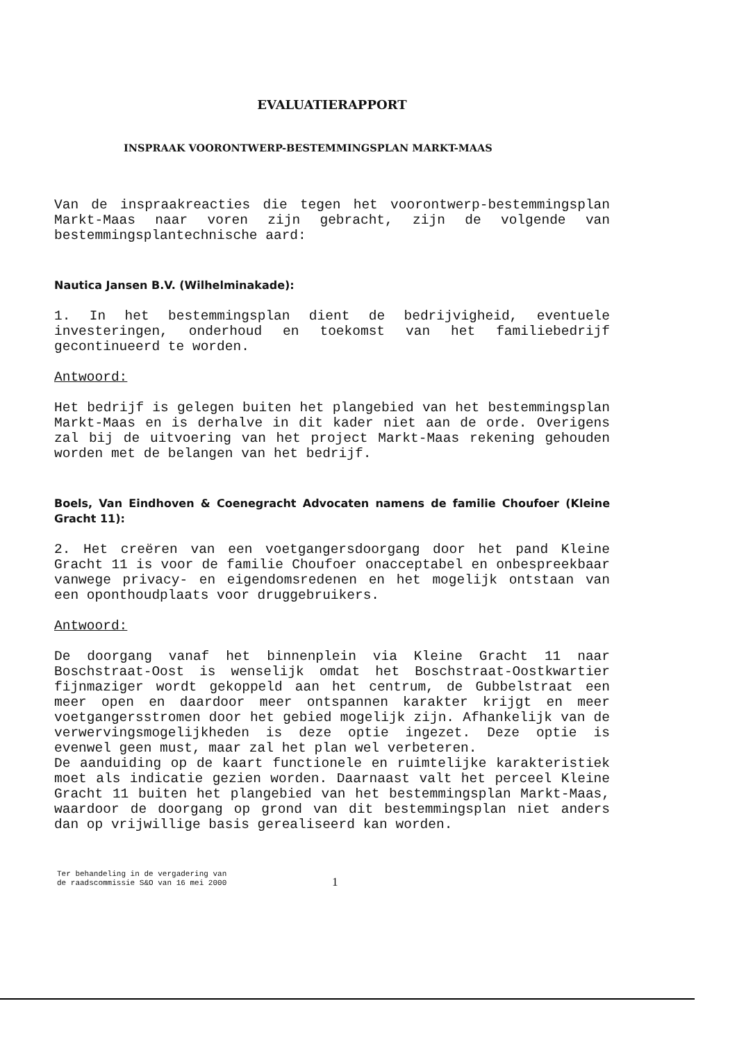EVALUATIERAPPORT
INSPRAAK VOORONTWERP-BESTEMMINGSPLAN MARKT-MAAS
Van de inspraakreacties die tegen het voorontwerp-bestemmingsplan Markt-Maas naar voren zijn gebracht, zijn de volgende van bestemmingsplantechnische aard:
Nautica Jansen B.V. (Wilhelminakade):
1. In het bestemmingsplan dient de bedrijvigheid, eventuele investeringen, onderhoud en toekomst van het familiebedrijf gecontinueerd te worden.
Antwoord:
Het bedrijf is gelegen buiten het plangebied van het bestemmingsplan Markt-Maas en is derhalve in dit kader niet aan de orde. Overigens zal bij de uitvoering van het project Markt-Maas rekening gehouden worden met de belangen van het bedrijf.
Boels, Van Eindhoven & Coenegracht Advocaten namens de familie Choufoer (Kleine Gracht 11):
2. Het creëren van een voetgangersdoorgang door het pand Kleine Gracht 11 is voor de familie Choufoer onacceptabel en onbespreekbaar vanwege privacy- en eigendomsredenen en het mogelijk ontstaan van een oponthoudplaats voor druggebruikers.
Antwoord:
De doorgang vanaf het binnenplein via Kleine Gracht 11 naar Boschstraat-Oost is wenselijk omdat het Boschstraat-Oostkwartier fijnmaziger wordt gekoppeld aan het centrum, de Gubbelstraat een meer open en daardoor meer ontspannen karakter krijgt en meer voetgangersstromen door het gebied mogelijk zijn. Afhankelijk van de verwervingsmogelijkheden is deze optie ingezet. Deze optie is evenwel geen must, maar zal het plan wel verbeteren.
De aanduiding op de kaart functionele en ruimtelijke karakteristiek moet als indicatie gezien worden. Daarnaast valt het perceel Kleine Gracht 11 buiten het plangebied van het bestemmingsplan Markt-Maas, waardoor de doorgang op grond van dit bestemmingsplan niet anders dan op vrijwillige basis gerealiseerd kan worden.
Ter behandeling in de vergadering van
de raadscommissie S&O van 16 mei 2000
1